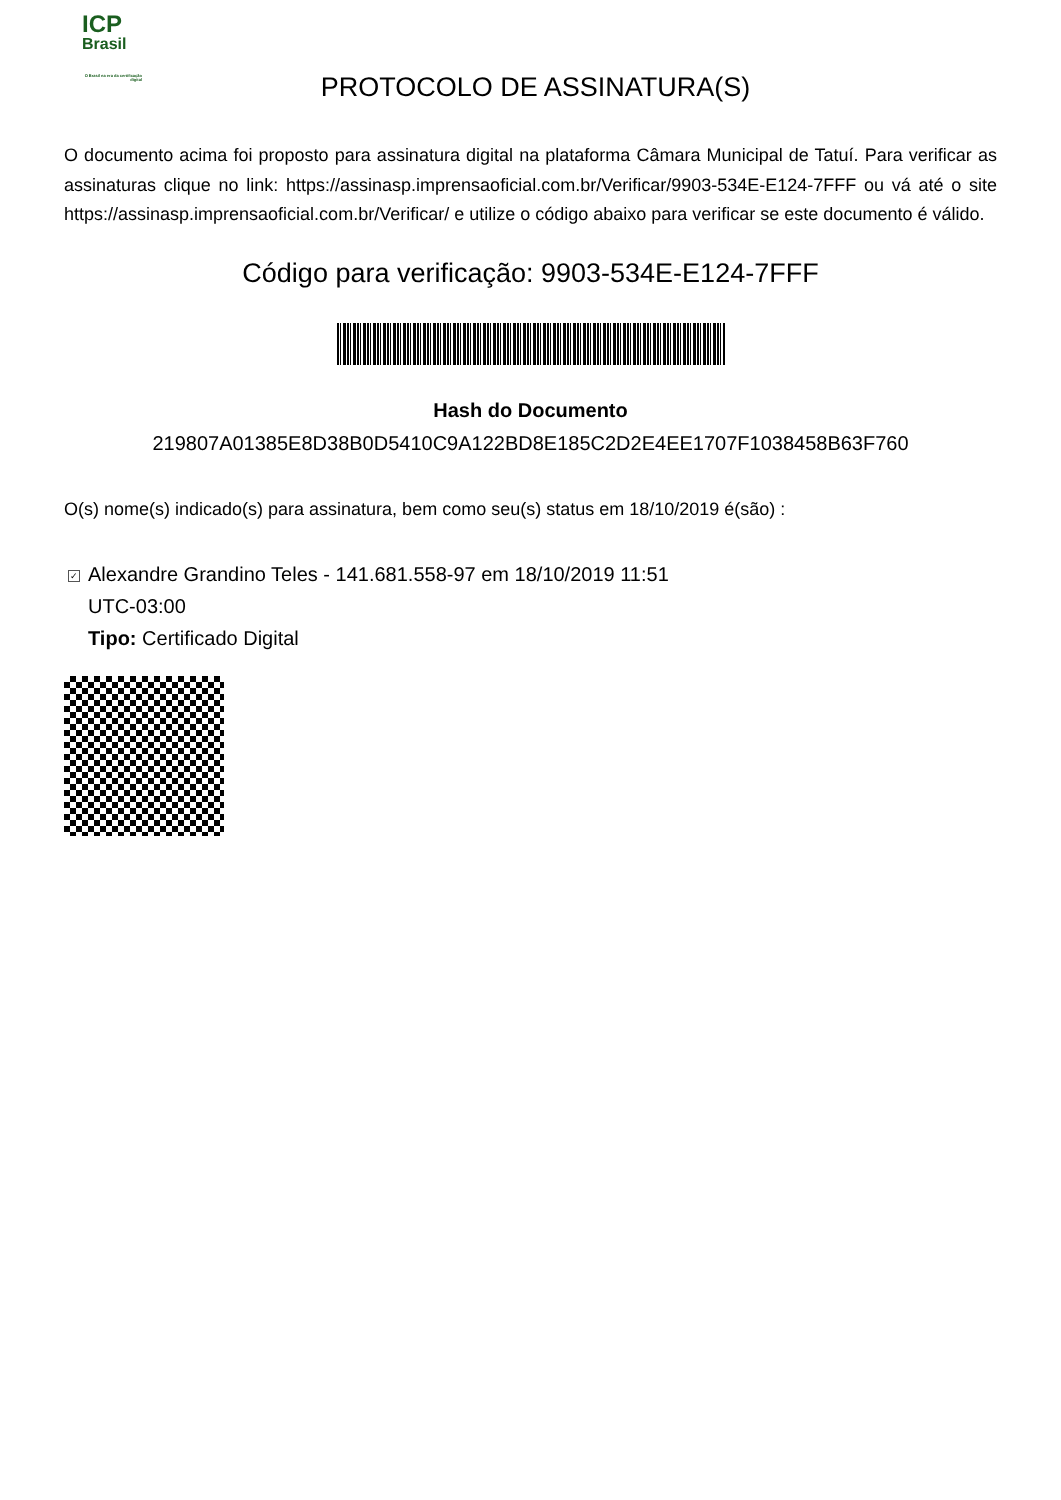ICP
Brasil
O Brasil na era da certificação digital
PROTOCOLO DE ASSINATURA(S)
O documento acima foi proposto para assinatura digital na plataforma Câmara Municipal de Tatuí. Para verificar as assinaturas clique no link: https://assinasp.imprensaoficial.com.br/Verificar/9903-534E-E124-7FFF ou vá até o site https://assinasp.imprensaoficial.com.br/Verificar/ e utilize o código abaixo para verificar se este documento é válido.
Código para verificação: 9903-534E-E124-7FFF
Hash do Documento
219807A01385E8D38B0D5410C9A122BD8E185C2D2E4EE1707F1038458B63F760
O(s) nome(s) indicado(s) para assinatura, bem como seu(s) status em 18/10/2019 é(são) :
✓
Alexandre Grandino Teles - 141.681.558-97 em 18/10/2019 11:51
UTC-03:00
Tipo: Certificado Digital